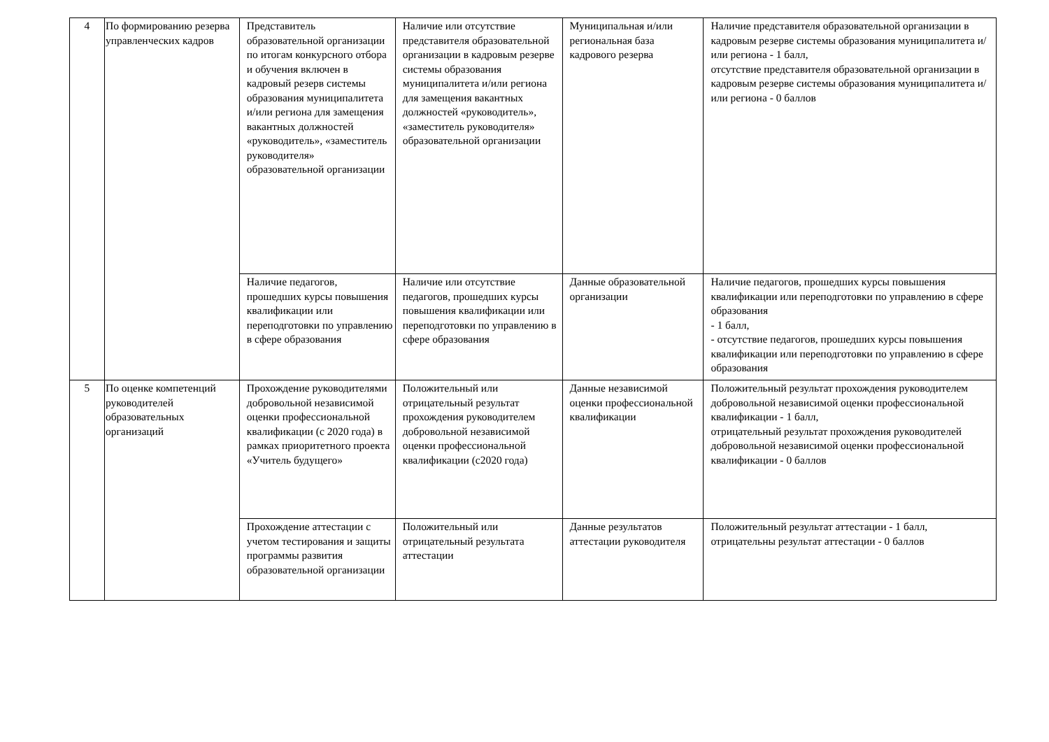| 4 | По формированию резерва управленческих кадров | Представитель образовательной организации по итогам конкурсного отбора и обучения включен в кадровый резерв системы образования муниципалитета и/или региона для замещения вакантных должностей «руководитель», «заместитель руководителя» образовательной организации | Наличие или отсутствие представителя образовательной организации в кадровым резерве системы образования муниципалитета и/или региона для замещения вакантных должностей «руководитель», «заместитель руководителя» образовательной организации | Муниципальная и/или региональная база кадрового резерва | Наличие представителя образовательной организации в кадровым резерве системы образования муниципалитета и/или региона - 1 балл, отсутствие представителя образовательной организации в кадровым резерве системы образования муниципалитета и/или региона - 0 баллов |
| | | Наличие педагогов, прошедших курсы повышения квалификации или переподготовки по управлению в сфере образования | Наличие или отсутствие педагогов, прошедших курсы повышения квалификации или переподготовки по управлению в сфере образования | Данные образовательной организации | Наличие педагогов, прошедших курсы повышения квалификации или переподготовки по управлению в сфере образования - 1 балл, - отсутствие педагогов, прошедших курсы повышения квалификации или переподготовки по управлению в сфере образования |
| 5 | По оценке компетенций руководителей образовательных организаций | Прохождение руководителями добровольной независимой оценки профессиональной квалификации (с 2020 года) в рамках приоритетного проекта «Учитель будущего» | Положительный или отрицательный результат прохождения руководителем добровольной независимой оценки профессиональной квалификации (с2020 года) | Данные независимой оценки профессиональной квалификации | Положительный результат прохождения руководителем добровольной независимой оценки профессиональной квалификации - 1 балл, отрицательный результат прохождения руководителей добровольной независимой оценки профессиональной квалификации - 0 баллов |
| | | Прохождение аттестации с учетом тестирования и защиты программы развития образовательной организации | Положительный или отрицательный результата аттестации | Данные результатов аттестации руководителя | Положительный результат аттестации - 1 балл, отрицательны результат аттестации - 0 баллов |